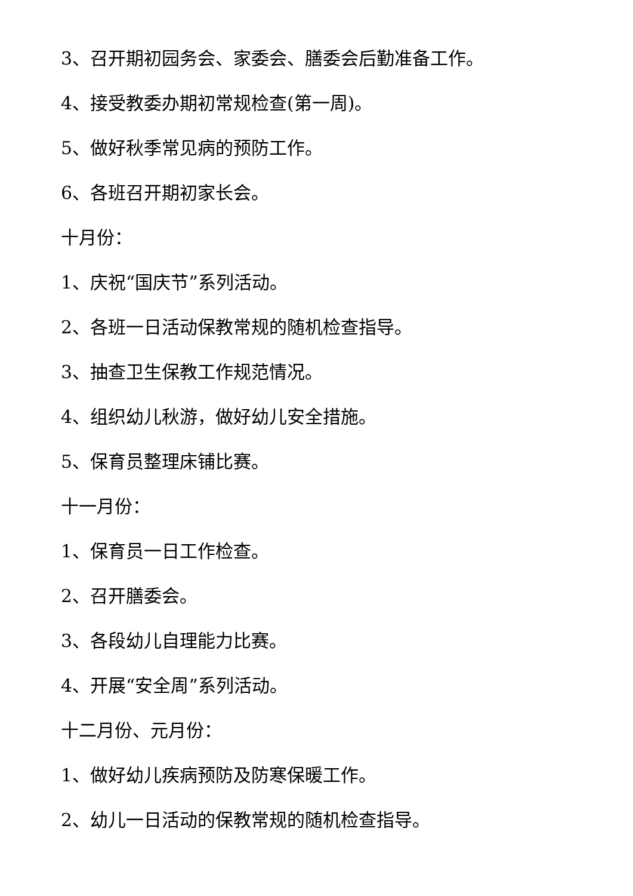3、召开期初园务会、家委会、膳委会后勤准备工作。
4、接受教委办期初常规检查(第一周)。
5、做好秋季常见病的预防工作。
6、各班召开期初家长会。
十月份：
1、庆祝“国庆节”系列活动。
2、各班一日活动保教常规的随机检查指导。
3、抽查卫生保教工作规范情况。
4、组织幼儿秋游，做好幼儿安全措施。
5、保育员整理床铺比赛。
十一月份：
1、保育员一日工作检查。
2、召开膳委会。
3、各段幼儿自理能力比赛。
4、开展“安全周”系列活动。
十二月份、元月份：
1、做好幼儿疾病预防及防寒保暖工作。
2、幼儿一日活动的保教常规的随机检查指导。